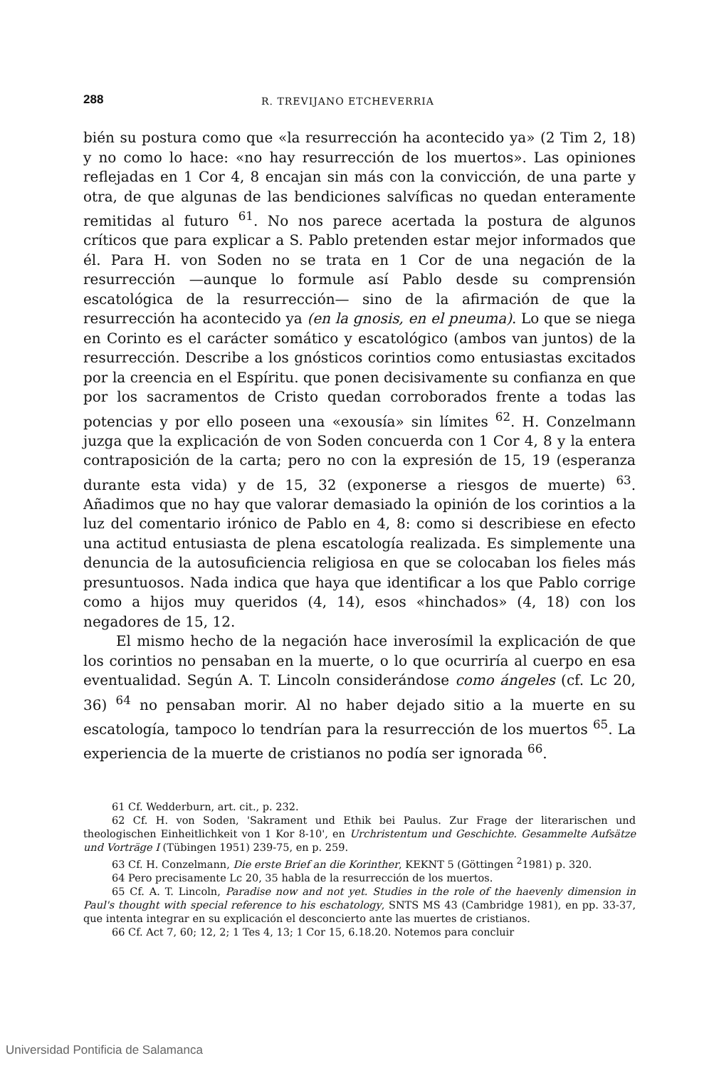288 R. TREVIJANO ETCHEVERRIA
bién su postura como que «la resurrección ha acontecido ya» (2 Tim 2, 18) y no como lo hace: «no hay resurrección de los muertos». Las opiniones reflejadas en 1 Cor 4, 8 encajan sin más con la convicción, de una parte y otra, de que algunas de las bendiciones salvíficas no quedan enteramente remitidas al futuro <sup>61</sup>. No nos parece acertada la postura de algunos críticos que para explicar a S. Pablo pretenden estar mejor informados que él. Para H. von Soden no se trata en 1 Cor de una negación de la resurrección —aunque lo formule así Pablo desde su comprensión escatológica de la resurrección— sino de la afirmación de que la resurrección ha acontecido ya (en la gnosis, en el pneuma). Lo que se niega en Corinto es el carácter somático y escatológico (ambos van juntos) de la resurrección. Describe a los gnósticos corintios como entusiastas excitados por la creencia en el Espíritu. que ponen decisivamente su confianza en que por los sacramentos de Cristo quedan corroborados frente a todas las potencias y por ello poseen una «exousía» sin límites <sup>62</sup>. H. Conzelmann juzga que la explicación de von Soden concuerda con 1 Cor 4, 8 y la entera contraposición de la carta; pero no con la expresión de 15, 19 (esperanza durante esta vida) y de 15, 32 (exponerse a riesgos de muerte) <sup>63</sup>. Añadimos que no hay que valorar demasiado la opinión de los corintios a la luz del comentario irónico de Pablo en 4, 8: como si describiese en efecto una actitud entusiasta de plena escatología realizada. Es simplemente una denuncia de la autosuficiencia religiosa en que se colocaban los fieles más presuntuosos. Nada indica que haya que identificar a los que Pablo corrige como a hijos muy queridos (4, 14), esos «hinchados» (4, 18) con los negadores de 15, 12.
El mismo hecho de la negación hace inverosímil la explicación de que los corintios no pensaban en la muerte, o lo que ocurriría al cuerpo en esa eventualidad. Según A. T. Lincoln considerándose como ángeles (cf. Lc 20, 36) <sup>64</sup> no pensaban morir. Al no haber dejado sitio a la muerte en su escatología, tampoco lo tendrían para la resurrección de los muertos <sup>65</sup>. La experiencia de la muerte de cristianos no podía ser ignorada <sup>66</sup>.
61 Cf. Wedderburn, art. cit., p. 232.
62 Cf. H. von Soden, 'Sakrament und Ethik bei Paulus. Zur Frage der literarischen und theologischen Einheitlichkeit von 1 Kor 8-10', en Urchristentum und Geschichte. Gesammelte Aufsätze und Vorträge I (Tübingen 1951) 239-75, en p. 259.
63 Cf. H. Conzelmann, Die erste Brief an die Korinther, KEKNT 5 (Göttingen <sup>2</sup>1981) p. 320.
64 Pero precisamente Lc 20, 35 habla de la resurrección de los muertos.
65 Cf. A. T. Lincoln, Paradise now and not yet. Studies in the role of the haevenly dimension in Paul's thought with special reference to his eschatology, SNTS MS 43 (Cambridge 1981), en pp. 33-37, que intenta integrar en su explicación el desconcierto ante las muertes de cristianos.
66 Cf. Act 7, 60; 12, 2; 1 Tes 4, 13; 1 Cor 15, 6.18.20. Notemos para concluir
Universidad Pontificia de Salamanca